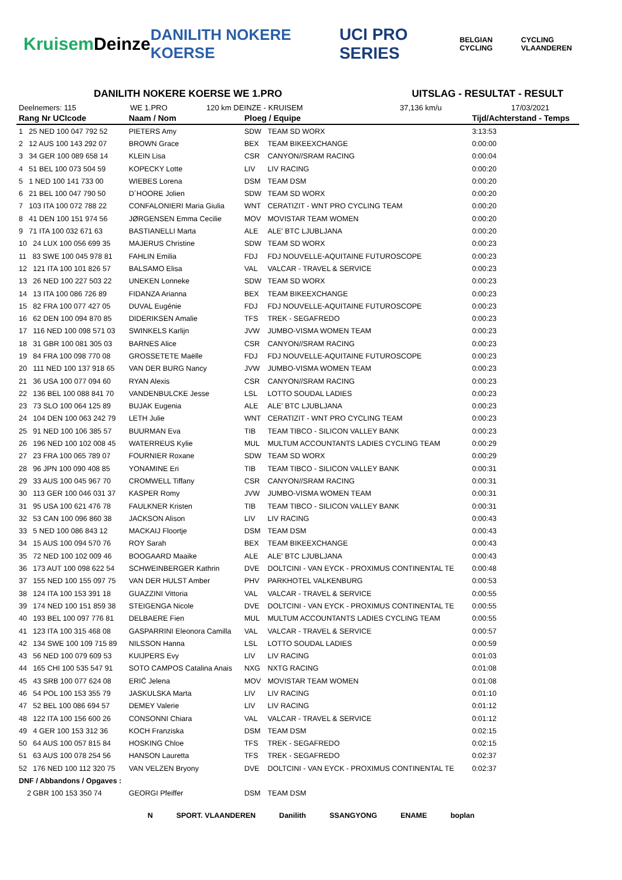Kruisem Deinze DANILITH NOKERE KOERSE UCI PRO SERIES BELGIAN CYCLING CYCLING VLAANDEREN
DANILITH NOKERE KOERSE WE 1.PRO UITSLAG - RESULTAT - RESULT
Deelnemers: 115 WE 1.PRO 120 km DEINZE - KRUISEM 37,136 km/u 17/03/2021
| Rang Nr UCIcode | Naam / Nom | Ploeg / Equipe | | Tijd/Achterstand - Temps |
| --- | --- | --- | --- | --- |
| 1 25 NED 100 047 792 52 | PIETERS Amy | SDW | TEAM SD WORX | 3:13:53 |
| 2 12 AUS 100 143 292 07 | BROWN Grace | BEX | TEAM BIKEEXCHANGE | 0:00:00 |
| 3 34 GER 100 089 658 14 | KLEIN Lisa | CSR | CANYON//SRAM RACING | 0:00:04 |
| 4 51 BEL 100 073 504 59 | KOPECKY Lotte | LIV | LIV RACING | 0:00:20 |
| 5 1 NED 100 141 733 00 | WIEBES Lorena | DSM | TEAM DSM | 0:00:20 |
| 6 21 BEL 100 047 790 50 | D´HOORE Jolien | SDW | TEAM SD WORX | 0:00:20 |
| 7 103 ITA 100 072 788 22 | CONFALONIERI Maria Giulia | WNT | CERATIZIT - WNT PRO CYCLING TEAM | 0:00:20 |
| 8 41 DEN 100 151 974 56 | JØRGENSEN Emma Cecilie | MOV | MOVISTAR TEAM WOMEN | 0:00:20 |
| 9 71 ITA 100 032 671 63 | BASTIANELLI Marta | ALE | ALE' BTC LJUBLJANA | 0:00:20 |
| 10 24 LUX 100 056 699 35 | MAJERUS Christine | SDW | TEAM SD WORX | 0:00:23 |
| 11 83 SWE 100 045 978 81 | FAHLIN Emilia | FDJ | FDJ NOUVELLE-AQUITAINE FUTUROSCOPE | 0:00:23 |
| 12 121 ITA 100 101 826 57 | BALSAMO Elisa | VAL | VALCAR - TRAVEL & SERVICE | 0:00:23 |
| 13 26 NED 100 227 503 22 | UNEKEN Lonneke | SDW | TEAM SD WORX | 0:00:23 |
| 14 13 ITA 100 086 726 89 | FIDANZA Arianna | BEX | TEAM BIKEEXCHANGE | 0:00:23 |
| 15 82 FRA 100 077 427 05 | DUVAL Eugénie | FDJ | FDJ NOUVELLE-AQUITAINE FUTUROSCOPE | 0:00:23 |
| 16 62 DEN 100 094 870 85 | DIDERIKSEN Amalie | TFS | TREK - SEGAFREDO | 0:00:23 |
| 17 116 NED 100 098 571 03 | SWINKELS Karlijn | JVW | JUMBO-VISMA WOMEN TEAM | 0:00:23 |
| 18 31 GBR 100 081 305 03 | BARNES Alice | CSR | CANYON//SRAM RACING | 0:00:23 |
| 19 84 FRA 100 098 770 08 | GROSSETETE Maëlle | FDJ | FDJ NOUVELLE-AQUITAINE FUTUROSCOPE | 0:00:23 |
| 20 111 NED 100 137 918 65 | VAN DER BURG Nancy | JVW | JUMBO-VISMA WOMEN TEAM | 0:00:23 |
| 21 36 USA 100 077 094 60 | RYAN Alexis | CSR | CANYON//SRAM RACING | 0:00:23 |
| 22 136 BEL 100 088 841 70 | VANDENBULCKE Jesse | LSL | LOTTO SOUDAL LADIES | 0:00:23 |
| 23 73 SLO 100 064 125 89 | BUJAK Eugenia | ALE | ALE' BTC LJUBLJANA | 0:00:23 |
| 24 104 DEN 100 063 242 79 | LETH Julie | WNT | CERATIZIT - WNT PRO CYCLING TEAM | 0:00:23 |
| 25 91 NED 100 106 385 57 | BUURMAN Eva | TIB | TEAM TIBCO - SILICON VALLEY BANK | 0:00:23 |
| 26 196 NED 100 102 008 45 | WATERREUS Kylie | MUL | MULTUM ACCOUNTANTS LADIES CYCLING TEAM | 0:00:29 |
| 27 23 FRA 100 065 789 07 | FOURNIER Roxane | SDW | TEAM SD WORX | 0:00:29 |
| 28 96 JPN 100 090 408 85 | YONAMINE Eri | TIB | TEAM TIBCO - SILICON VALLEY BANK | 0:00:31 |
| 29 33 AUS 100 045 967 70 | CROMWELL Tiffany | CSR | CANYON//SRAM RACING | 0:00:31 |
| 30 113 GER 100 046 031 37 | KASPER Romy | JVW | JUMBO-VISMA WOMEN TEAM | 0:00:31 |
| 31 95 USA 100 621 476 78 | FAULKNER Kristen | TIB | TEAM TIBCO - SILICON VALLEY BANK | 0:00:31 |
| 32 53 CAN 100 096 860 38 | JACKSON Alison | LIV | LIV RACING | 0:00:43 |
| 33 5 NED 100 086 843 12 | MACKAIJ Floortje | DSM | TEAM DSM | 0:00:43 |
| 34 15 AUS 100 094 570 76 | ROY Sarah | BEX | TEAM BIKEEXCHANGE | 0:00:43 |
| 35 72 NED 100 102 009 46 | BOOGAARD Maaike | ALE | ALE' BTC LJUBLJANA | 0:00:43 |
| 36 173 AUT 100 098 622 54 | SCHWEINBERGER Kathrin | DVE | DOLTCINI - VAN EYCK - PROXIMUS CONTINENTAL TE | 0:00:48 |
| 37 155 NED 100 155 097 75 | VAN DER HULST Amber | PHV | PARKHOTEL VALKENBURG | 0:00:53 |
| 38 124 ITA 100 153 391 18 | GUAZZINI Vittoria | VAL | VALCAR - TRAVEL & SERVICE | 0:00:55 |
| 39 174 NED 100 151 859 38 | STEIGENGA Nicole | DVE | DOLTCINI - VAN EYCK - PROXIMUS CONTINENTAL TE | 0:00:55 |
| 40 193 BEL 100 097 776 81 | DELBAERE Fien | MUL | MULTUM ACCOUNTANTS LADIES CYCLING TEAM | 0:00:55 |
| 41 123 ITA 100 315 468 08 | GASPARRINI Eleonora Camilla | VAL | VALCAR - TRAVEL & SERVICE | 0:00:57 |
| 42 134 SWE 100 109 715 89 | NILSSON Hanna | LSL | LOTTO SOUDAL LADIES | 0:00:59 |
| 43 56 NED 100 079 609 53 | KUIJPERS Evy | LIV | LIV RACING | 0:01:03 |
| 44 165 CHI 100 535 547 91 | SOTO CAMPOS Catalina Anais | NXG | NXTG RACING | 0:01:08 |
| 45 43 SRB 100 077 624 08 | ERIĆ Jelena | MOV | MOVISTAR TEAM WOMEN | 0:01:08 |
| 46 54 POL 100 153 355 79 | JASKULSKA Marta | LIV | LIV RACING | 0:01:10 |
| 47 52 BEL 100 086 694 57 | DEMEY Valerie | LIV | LIV RACING | 0:01:12 |
| 48 122 ITA 100 156 600 26 | CONSONNI Chiara | VAL | VALCAR - TRAVEL & SERVICE | 0:01:12 |
| 49 4 GER 100 153 312 36 | KOCH Franziska | DSM | TEAM DSM | 0:02:15 |
| 50 64 AUS 100 057 815 84 | HOSKING Chloe | TFS | TREK - SEGAFREDO | 0:02:15 |
| 51 63 AUS 100 078 254 56 | HANSON Lauretta | TFS | TREK - SEGAFREDO | 0:02:37 |
| 52 176 NED 100 112 320 75 | VAN VELZEN Bryony | DVE | DOLTCINI - VAN EYCK - PROXIMUS CONTINENTAL TE | 0:02:37 |
| DNF / Abbandons / Opgaves : | | | | |
| 2 GBR 100 153 350 74 | GEORGI Pfeiffer | DSM | TEAM DSM | |
N SPORT. VLAANDEREN Danilith SSANGYONG ENAME boplan